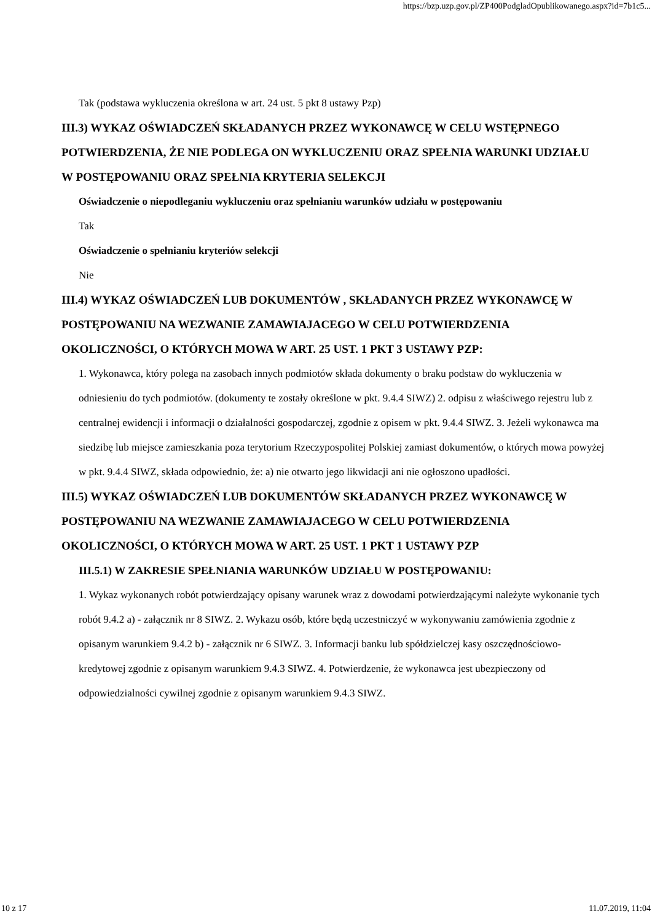https://bzp.uzp.gov.pl/ZP400PodgladOpublikowanego.aspx?id=7b1c5...
Tak (podstawa wykluczenia określona w art. 24 ust. 5 pkt 8 ustawy Pzp)
III.3) WYKAZ OŚWIADCZEŃ SKŁADANYCH PRZEZ WYKONAWCĘ W CELU WSTĘPNEGO POTWIERDZENIA, ŻE NIE PODLEGA ON WYKLUCZENIU ORAZ SPEŁNIA WARUNKI UDZIAŁU W POSTĘPOWANIU ORAZ SPEŁNIA KRYTERIA SELEKCJI
Oświadczenie o niepodleganiu wykluczeniu oraz spełnianiu warunków udziału w postępowaniu
Tak
Oświadczenie o spełnianiu kryteriów selekcji
Nie
III.4) WYKAZ OŚWIADCZEŃ LUB DOKUMENTÓW , SKŁADANYCH PRZEZ WYKONAWCĘ W POSTĘPOWANIU NA WEZWANIE ZAMAWIAJACEGO W CELU POTWIERDZENIA OKOLICZNOŚCI, O KTÓRYCH MOWA W ART. 25 UST. 1 PKT 3 USTAWY PZP:
1. Wykonawca, który polega na zasobach innych podmiotów składa dokumenty o braku podstaw do wykluczenia w odniesieniu do tych podmiotów. (dokumenty te zostały określone w pkt. 9.4.4 SIWZ) 2. odpisu z właściwego rejestru lub z centralnej ewidencji i informacji o działalności gospodarczej, zgodnie z opisem w pkt. 9.4.4 SIWZ. 3. Jeżeli wykonawca ma siedzibę lub miejsce zamieszkania poza terytorium Rzeczypospolitej Polskiej zamiast dokumentów, o których mowa powyżej w pkt. 9.4.4 SIWZ, składa odpowiednio, że: a) nie otwarto jego likwidacji ani nie ogłoszono upadłości.
III.5) WYKAZ OŚWIADCZEŃ LUB DOKUMENTÓW SKŁADANYCH PRZEZ WYKONAWCĘ W POSTĘPOWANIU NA WEZWANIE ZAMAWIAJACEGO W CELU POTWIERDZENIA OKOLICZNOŚCI, O KTÓRYCH MOWA W ART. 25 UST. 1 PKT 1 USTAWY PZP
III.5.1) W ZAKRESIE SPEŁNIANIA WARUNKÓW UDZIAŁU W POSTĘPOWANIU:
1. Wykaz wykonanych robót potwierdzający opisany warunek wraz z dowodami potwierdzającymi należyte wykonanie tych robót 9.4.2 a) - załącznik nr 8 SIWZ. 2. Wykazu osób, które będą uczestniczyć w wykonywaniu zamówienia zgodnie z opisanym warunkiem 9.4.2 b) - załącznik nr 6 SIWZ. 3. Informacji banku lub spółdzielczej kasy oszczędnościowo-kredytowej zgodnie z opisanym warunkiem 9.4.3 SIWZ. 4. Potwierdzenie, że wykonawca jest ubezpieczony od odpowiedzialności cywilnej zgodnie z opisanym warunkiem 9.4.3 SIWZ.
10 z 17 11.07.2019, 11:04